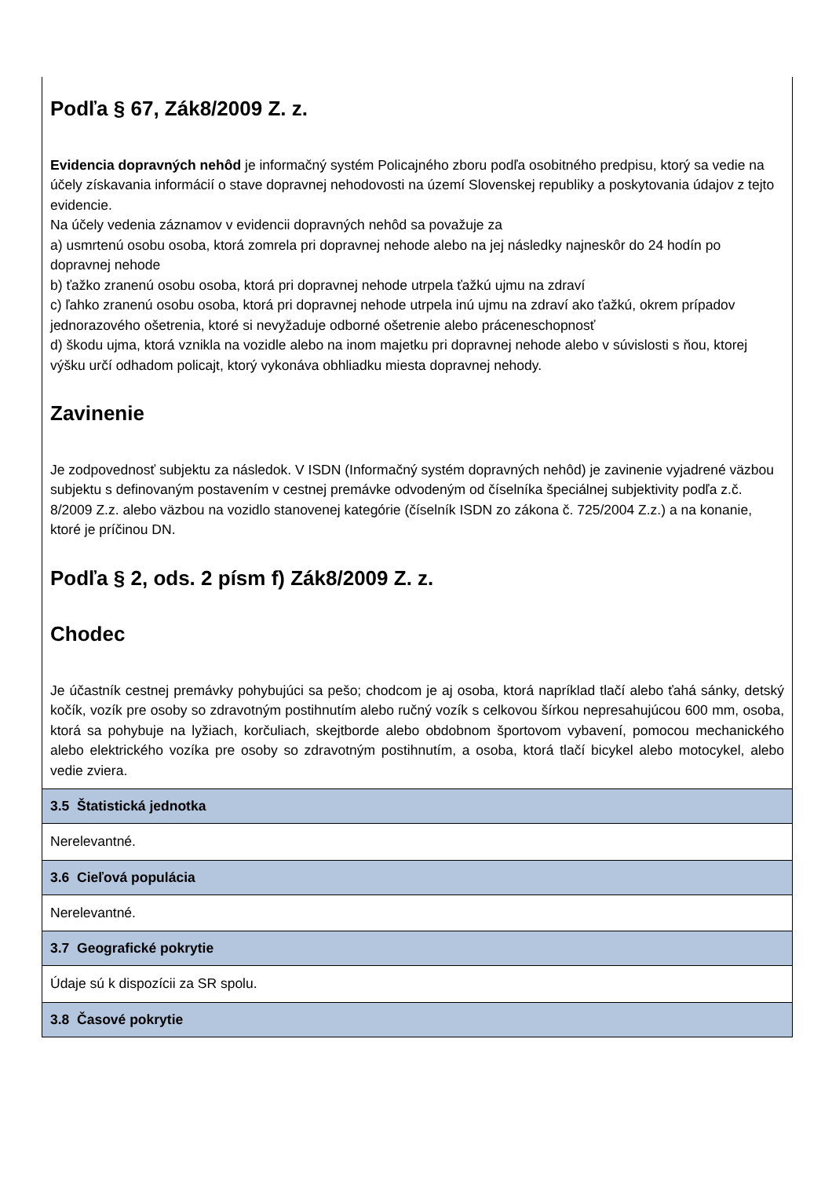| Podľa § 67, Zák8/2009 Z. z. Evidencia dopravných nehôd je informačný systém Policajného zboru podľa osobitného predpisu, ktorý sa vedie na účely získavania informácií o stave dopravnej nehodovosti na území Slovenskej republiky a poskytovania údajov z tejto evidencie. Na účely vedenia záznamov v evidencii dopravných nehôd sa považuje za a) usmrtenú osobu osoba, ktorá zomrela pri dopravnej nehode alebo na jej následky najneskôr do 24 hodín po dopravnej nehode b) ťažko zranenú osobu osoba, ktorá pri dopravnej nehode utrpela ťažkú ujmu na zdraví c) ľahko zranenú osobu osoba, ktorá pri dopravnej nehode utrpela inú ujmu na zdraví ako ťažkú, okrem prípadov jednorazového ošetrenia, ktoré si nevyžaduje odborné ošetrenie alebo práceneschopnosť d) škodu ujma, ktorá vznikla na vozidle alebo na inom majetku pri dopravnej nehode alebo v súvislosti s ňou, ktorej výšku určí odhadom policajt, ktorý vykonáva obhliadku miesta dopravnej nehody. Zavinenie Je zodpovednosť subjektu za následok. V ISDN (Informačný systém dopravných nehôd) je zavinenie vyjadrené väzbou subjektu s definovaným postavením v cestnej premávke odvodeným od číselníka špeciálnej subjektivity podľa z.č. 8/2009 Z.z. alebo väzbou na vozidlo stanovenej kategórie (číselník ISDN zo zákona č. 725/2004 Z.z.) a na konanie, ktoré je príčinou DN. Podľa § 2, ods. 2 písm f) Zák8/2009 Z. z. Chodec Je účastník cestnej premávky pohybujúci sa pešo; chodcom je aj osoba, ktorá napríklad tlačí alebo ťahá sánky, detský kočík, vozík pre osoby so zdravotným postihnutím alebo ručný vozík s celkovou šírkou nepresahujúcou 600 mm, osoba, ktorá sa pohybuje na lyžiach, korčuliach, skejtborde alebo obdobnom športovom vybavení, pomocou mechanického alebo elektrického vozíka pre osoby so zdravotným postihnutím, a osoba, ktorá tlačí bicykel alebo motocykel, alebo vedie zviera. |
| 3.5 Štatistická jednotka |
| Nerelevantné. |
| 3.6 Cieľová populácia |
| Nerelevantné. |
| 3.7 Geografické pokrytie |
| Údaje sú k dispozícii za SR spolu. |
| 3.8 Časové pokrytie |